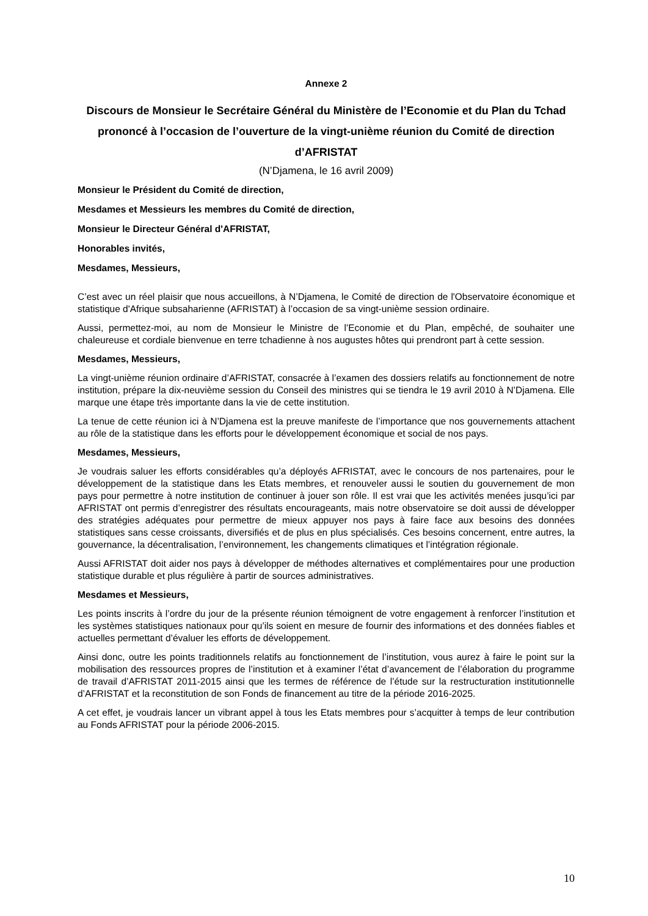Annexe 2
Discours de Monsieur le Secrétaire Général du Ministère de l’Economie et du Plan du Tchad prononcé à l’occasion de l’ouverture de la vingt-unième réunion du Comité de direction d’AFRISTAT
(N’Djamena, le 16 avril 2009)
Monsieur le Président du Comité de direction,
Mesdames et Messieurs les membres du Comité de direction,
Monsieur le Directeur Général d'AFRISTAT,
Honorables invités,
Mesdames, Messieurs,
C’est avec un réel plaisir que nous accueillons, à N’Djamena, le Comité de direction de l'Observatoire économique et statistique d'Afrique subsaharienne (AFRISTAT) à l’occasion de sa vingt-unième session ordinaire.
Aussi, permettez-moi, au nom de Monsieur le Ministre de l’Economie et du Plan, empêché, de souhaiter une chaleureuse et cordiale bienvenue en terre tchadienne à nos augustes hôtes qui prendront part à cette session.
Mesdames, Messieurs,
La vingt-unième réunion ordinaire d’AFRISTAT, consacrée à l’examen des dossiers relatifs au fonctionnement de notre institution, prépare la dix-neuvième session du Conseil des ministres qui se tiendra le 19 avril 2010 à N’Djamena. Elle marque une étape très importante dans la vie de cette institution.
La tenue de cette réunion ici à N’Djamena est la preuve manifeste de l’importance que nos gouvernements attachent au rôle de la statistique dans les efforts pour le développement économique et social de nos pays.
Mesdames, Messieurs,
Je voudrais saluer les efforts considérables qu’a déployés AFRISTAT, avec le concours de nos partenaires, pour le développement de la statistique dans les Etats membres, et renouveler aussi le soutien du gouvernement de mon pays pour permettre à notre institution de continuer à jouer son rôle. Il est vrai que les activités menées jusqu’ici par AFRISTAT ont permis d’enregistrer des résultats encourageants, mais notre observatoire se doit aussi de développer des stratégies adéquates pour permettre de mieux appuyer nos pays à faire face aux besoins des données statistiques sans cesse croissants, diversifiés et de plus en plus spécialisés. Ces besoins concernent, entre autres, la gouvernance, la décentralisation, l’environnement, les changements climatiques et l’intégration régionale.
Aussi AFRISTAT doit aider nos pays à développer de méthodes alternatives et complémentaires pour une production statistique durable et plus régulière à partir de sources administratives.
Mesdames et Messieurs,
Les points inscrits à l’ordre du jour de la présente réunion témoignent de votre engagement à renforcer l’institution et les systèmes statistiques nationaux pour qu’ils soient en mesure de fournir des informations et des données fiables et actuelles permettant d’évaluer les efforts de développement.
Ainsi donc, outre les points traditionnels relatifs au fonctionnement de l’institution, vous aurez à faire le point sur la mobilisation des ressources propres de l’institution et à examiner l’état d’avancement de l’élaboration du programme de travail d’AFRISTAT 2011-2015 ainsi que les termes de référence de l’étude sur la restructuration institutionnelle d’AFRISTAT et la reconstitution de son Fonds de financement au titre de la période 2016-2025.
A cet effet, je voudrais lancer un vibrant appel à tous les Etats membres pour s’acquitter à temps de leur contribution au Fonds AFRISTAT pour la période 2006-2015.
10